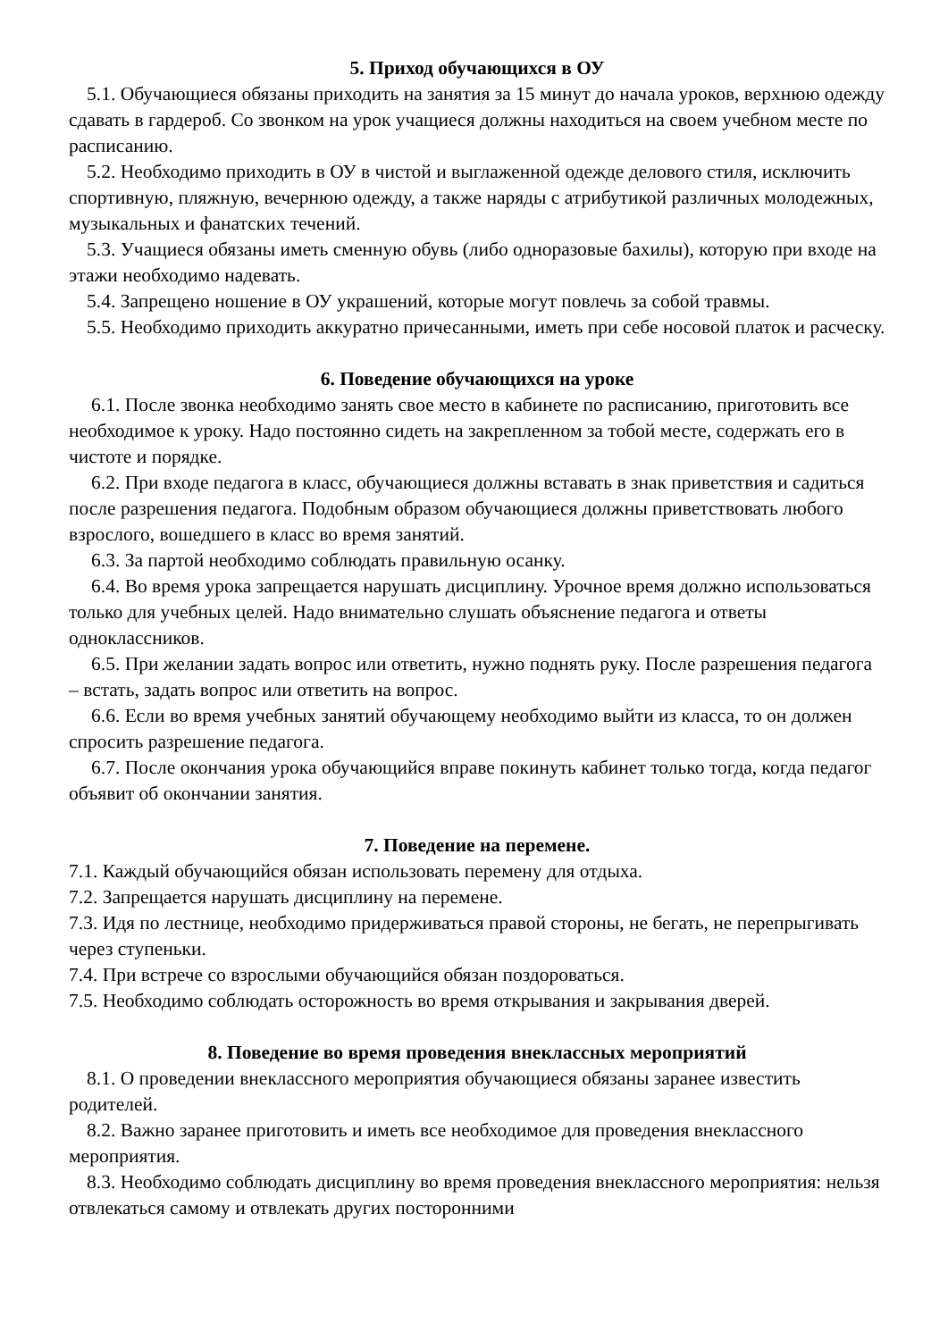5. Приход обучающихся в ОУ
5.1. Обучающиеся обязаны приходить на занятия за 15 минут до начала уроков, верхнюю одежду сдавать в гардероб. Со звонком на урок учащиеся должны находиться на своем учебном месте по расписанию.
5.2. Необходимо приходить в ОУ в чистой и выглаженной одежде делового стиля, исключить спортивную, пляжную, вечернюю одежду, а также наряды с атрибутикой различных молодежных, музыкальных и фанатских течений.
5.3. Учащиеся обязаны иметь сменную обувь (либо одноразовые бахилы), которую при входе на этажи необходимо надевать.
5.4. Запрещено ношение в ОУ украшений, которые могут повлечь за собой травмы.
5.5. Необходимо приходить аккуратно причесанными, иметь при себе носовой платок и расческу.
6. Поведение обучающихся на уроке
6.1. После звонка необходимо занять свое место в кабинете по расписанию, приготовить все необходимое к уроку. Надо постоянно сидеть на закрепленном за тобой месте, содержать его в чистоте и порядке.
6.2. При входе педагога в класс, обучающиеся должны вставать в знак приветствия и садиться после разрешения педагога. Подобным образом обучающиеся должны приветствовать любого взрослого, вошедшего в класс во время занятий.
6.3. За партой необходимо соблюдать правильную осанку.
6.4. Во время урока запрещается нарушать дисциплину. Урочное время должно использоваться только для учебных целей. Надо внимательно слушать объяснение педагога и ответы одноклассников.
6.5. При желании задать вопрос или ответить, нужно поднять руку. После разрешения педагога – встать, задать вопрос или ответить на вопрос.
6.6. Если во время учебных занятий обучающему необходимо выйти из класса, то он должен спросить разрешение педагога.
6.7. После окончания урока обучающийся вправе покинуть кабинет только тогда, когда педагог объявит об окончании занятия.
7. Поведение на перемене.
7.1. Каждый обучающийся обязан использовать перемену для отдыха.
7.2. Запрещается нарушать дисциплину на перемене.
7.3. Идя по лестнице, необходимо придерживаться правой стороны, не бегать, не перепрыгивать через ступеньки.
7.4. При встрече со взрослыми обучающийся обязан поздороваться.
7.5. Необходимо соблюдать осторожность во время открывания и закрывания дверей.
8. Поведение во время проведения внеклассных мероприятий
8.1. О проведении внеклассного мероприятия обучающиеся обязаны заранее известить родителей.
8.2. Важно заранее приготовить и иметь все необходимое для проведения внеклассного мероприятия.
8.3. Необходимо соблюдать дисциплину во время проведения внеклассного мероприятия: нельзя отвлекаться самому и отвлекать других посторонними